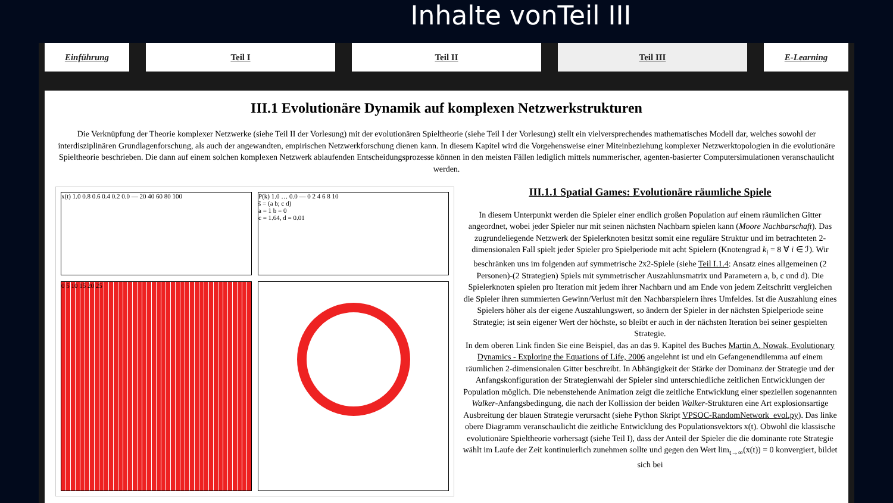Inhalte vonTeil III
Einführung Teil I Teil II Teil III E-Learning
III.1 Evolutionäre Dynamik auf komplexen Netzwerkstrukturen
Die Verknüpfung der Theorie komplexer Netzwerke (siehe Teil II der Vorlesung) mit der evolutionären Spieltheorie (siehe Teil I der Vorlesung) stellt ein vielversprechendes mathematisches Modell dar, welches sowohl der interdisziplinären Grundlagenforschung, als auch der angewandten, empirischen Netzwerkforschung dienen kann. In diesem Kapitel wird die Vorgehensweise einer Miteinbeziehung komplexer Netzwerktopologien in die evolutionäre Spieltheorie beschrieben. Die dann auf einem solchen komplexen Netzwerk ablaufenden Entscheidungsprozesse können in den meisten Fällen lediglich mittels nummerischer, agenten-basierter Computersimulationen veranschaulicht werden.
x(t) 1.0 0.8 0.6 0.4 0.2 0.0 — 20 40 60 80 100
P(k) 1.0 … 0.0 — 0 2 4 6 8 10
ŝ = (a b; c d)
a = 1 b = 0
c = 1.64, d = 0.01
0 5 10 15 20 25
III.1.1 Spatial Games: Evolutionäre räumliche Spiele
In diesem Unterpunkt werden die Spieler einer endlich großen Population auf einem räumlichen Gitter angeordnet, wobei jeder Spieler nur mit seinen nächsten Nachbarn spielen kann (Moore Nachbarschaft). Das zugrundeliegende Netzwerk der Spielerknoten besitzt somit eine reguläre Struktur und im betrachteten 2-dimensionalen Fall spielt jeder Spieler pro Spielperiode mit acht Spielern (Knotengrad k<sub>i</sub> = 8 ∀ i ∈ ℐ). Wir beschränken uns im folgenden auf symmetrische 2x2-Spiele (siehe Teil I.1.4: Ansatz eines allgemeinen (2 Personen)-(2 Strategien) Spiels mit symmetrischer Auszahlunsmatrix und Parametern a, b, c und d). Die Spielerknoten spielen pro Iteration mit jedem ihrer Nachbarn und am Ende von jedem Zeitschritt vergleichen die Spieler ihren summierten Gewinn/Verlust mit den Nachbarspielern ihres Umfeldes. Ist die Auszahlung eines Spielers höher als der eigene Auszahlungswert, so ändern der Spieler in der nächsten Spielperiode seine Strategie; ist sein eigener Wert der höchste, so bleibt er auch in der nächsten Iteration bei seiner gespielten Strategie.
In dem oberen Link finden Sie eine Beispiel, das an das 9. Kapitel des Buches Martin A. Nowak, Evolutionary Dynamics - Exploring the Equations of Life, 2006 angelehnt ist und ein Gefangenendilemma auf einem räumlichen 2-dimensionalen Gitter beschreibt. In Abhängigkeit der Stärke der Dominanz der Strategie und der Anfangskonfiguration der Strategienwahl der Spieler sind unterschiedliche zeitlichen Entwicklungen der Population möglich. Die nebenstehende Animation zeigt die zeitliche Entwicklung einer speziellen sogenannten Walker-Anfangsbedingung, die nach der Kollission der beiden Walker-Strukturen eine Art explosionsartige Ausbreitung der blauen Strategie verursacht (siehe Python Skript VPSOC-RandomNetwork_evol.py). Das linke obere Diagramm veranschaulicht die zeitliche Entwicklung des Populationsvektors x(t). Obwohl die klassische evolutionäre Spieltheorie vorhersagt (siehe Teil I), dass der Anteil der Spieler die die dominante rote Strategie wählt im Laufe der Zeit kontinuierlich zunehmen sollte und gegen den Wert lim<sub>t→∞</sub>(x(t)) = 0 konvergiert, bildet sich bei